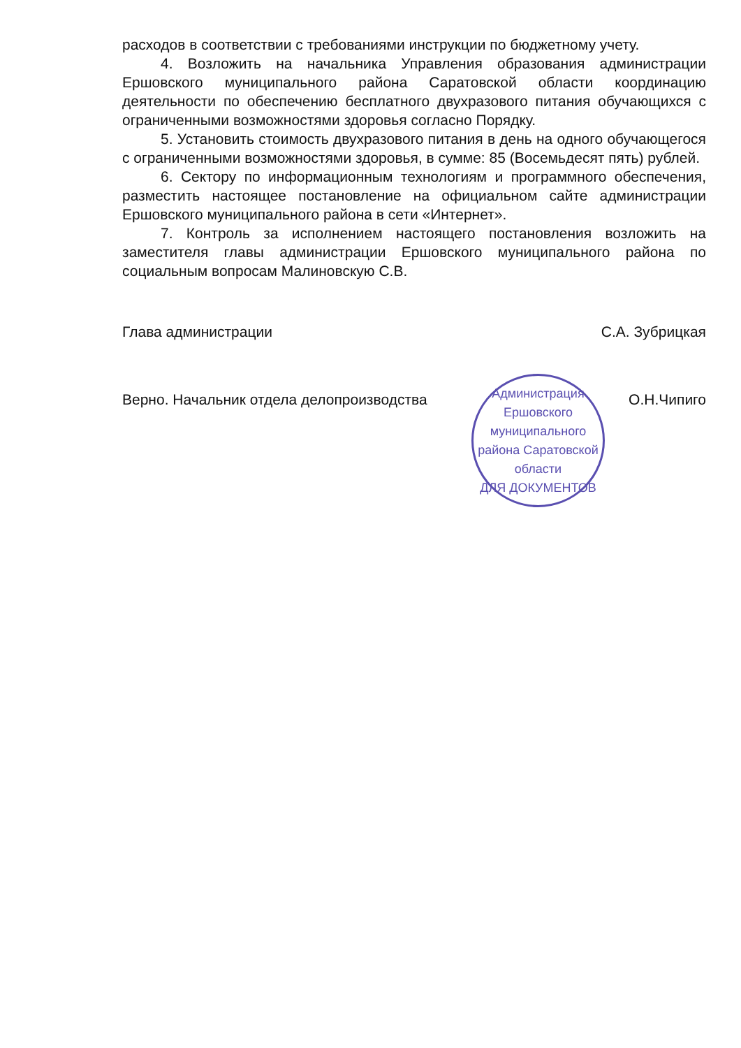расходов в соответствии с требованиями инструкции по бюджетному учету.
4. Возложить на начальника Управления образования администрации Ершовского муниципального района Саратовской области координацию деятельности по обеспечению бесплатного двухразового питания обучающихся с ограниченными возможностями здоровья согласно Порядку.
5. Установить стоимость двухразового питания в день на одного обучающегося с ограниченными возможностями здоровья, в сумме: 85 (Восемьдесят пять) рублей.
6. Сектору по информационным технологиям и программного обеспечения, разместить настоящее постановление на официальном сайте администрации Ершовского муниципального района в сети «Интернет».
7. Контроль за исполнением настоящего постановления возложить на заместителя главы администрации Ершовского муниципального района по социальным вопросам Малиновскую С.В.
Глава администрации С.А. Зубрицкая
Верно. Начальник отдела делопроизводства О.Н.Чипиго
Администрация Ершовского муниципального района Саратовской области
ДЛЯ ДОКУМЕНТОВ